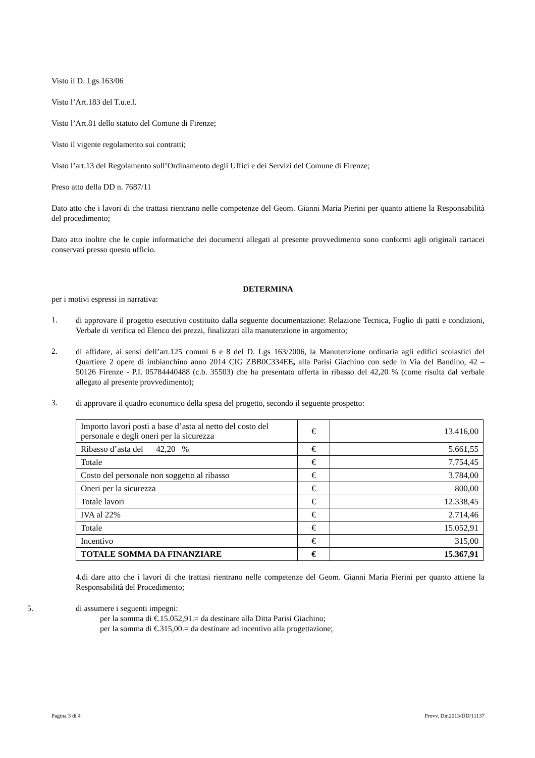Visto il D. Lgs 163/06
Visto l’Art.183 del T.u.e.l.
Visto l’Art.81 dello statuto del Comune di Firenze;
Visto il vigente regolamento sui contratti;
Visto l’art.13 del Regolamento sull’Ordinamento degli Uffici e dei Servizi del Comune di Firenze;
Preso atto della DD n. 7687/11
Dato atto che i lavori di che trattasi rientrano nelle competenze del Geom. Gianni Maria Pierini per quanto attiene la Responsabilità del procedimento;
Dato atto inoltre che le copie informatiche dei documenti allegati al presente provvedimento sono conformi agli originali cartacei conservati presso questo ufficio.
DETERMINA
per i motivi espressi in narrativa:
1. di approvare il progetto esecutivo costituito dalla seguente documentazione: Relazione Tecnica, Foglio di patti e condizioni, Verbale di verifica ed Elenco dei prezzi, finalizzati alla manutenzione in argomento;
2. di affidare, ai sensi dell’art.125 commi 6 e 8 del D. Lgs 163/2006, la Manutenzione ordinaria agli edifici scolastici del Quartiere 2 opere di imbianchino anno 2014 CIG ZBB0C334EE, alla Parisi Giachino con sede in Via del Bandino, 42 – 50126 Firenze - P.I. 05784440488 (c.b. 35503) che ha presentato offerta in ribasso del 42,20 % (come risulta dal verbale allegato al presente provvedimento);
3. di approvare il quadro economico della spesa del progetto, secondo il seguente prospetto:
| Importo lavori posti a base d’asta al netto del costo del personale e degli oneri per la sicurezza | € | 13.416,00 |
| Ribasso d’asta del 42,20 % | € | 5.661,55 |
| Totale | € | 7.754,45 |
| Costo del personale non soggetto al ribasso | € | 3.784,00 |
| Oneri per la sicurezza | € | 800,00 |
| Totale lavori | € | 12.338,45 |
| IVA al 22% | € | 2.714,46 |
| Totale | € | 15.052,91 |
| Incentivo | € | 315,00 |
| TOTALE SOMMA DA FINANZIARE | € | 15.367,91 |
4.di dare atto che i lavori di che trattasi rientrano nelle competenze del Geom. Gianni Maria Pierini per quanto attiene la Responsabilità del Procedimento;
5. di assumere i seguenti impegni:
per la somma di €.15.052,91.= da destinare alla Ditta Parisi Giachino;
per la somma di €.315,00.= da destinare ad incentivo alla progettazione;
Pagina 3 di 4 Provv. Dir.2013/DD/11137